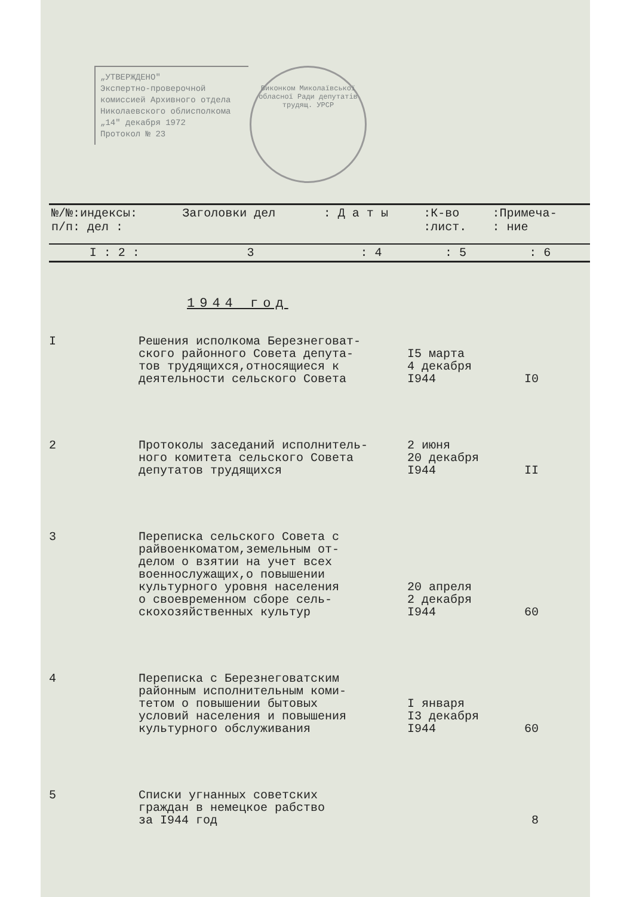„УТВЕРЖДЕНО"
Экспертно-проверочной
комиссией Архивного отдела
Николаевского облисполкома
„14" декабря 1972
Протокол № 23
Виконком Миколаївської обласної Ради депутатів трудящ. УРСР
| №/№:индексы: п/п: дел : | Заголовки дел | : Д а т ы | :К-во :лист. | :Примеча- : ние |
| I : 2 : | 3 | : 4 | : 5 | : 6 |
1944 год
| I | Решения исполкома Березнеговат- ского районного Совета депута- тов трудящихся,относящиеся к деятельности сельского Совета | I5 марта 4 декабря I944 | I0 |
| 2 | Протоколы заседаний исполнитель- ного комитета сельского Совета депутатов трудящихся | 2 июня 20 декабря I944 | II |
| 3 | Переписка сельского Совета с райвоенкоматом,земельным от- делом о взятии на учет всех военнослужащих,о повышении культурного уровня населения о своевременном сборе сель- скохозяйственных культур | 20 апреля 2 декабря I944 | 60 |
| 4 | Переписка с Березнеговатским районным исполнительным коми- тетом о повышении бытовых условий населения и повышения культурного обслуживания | I января I3 декабря I944 | 60 |
| 5 | Списки угнанных советских граждан в немецкое рабство за I944 год | | 8 |